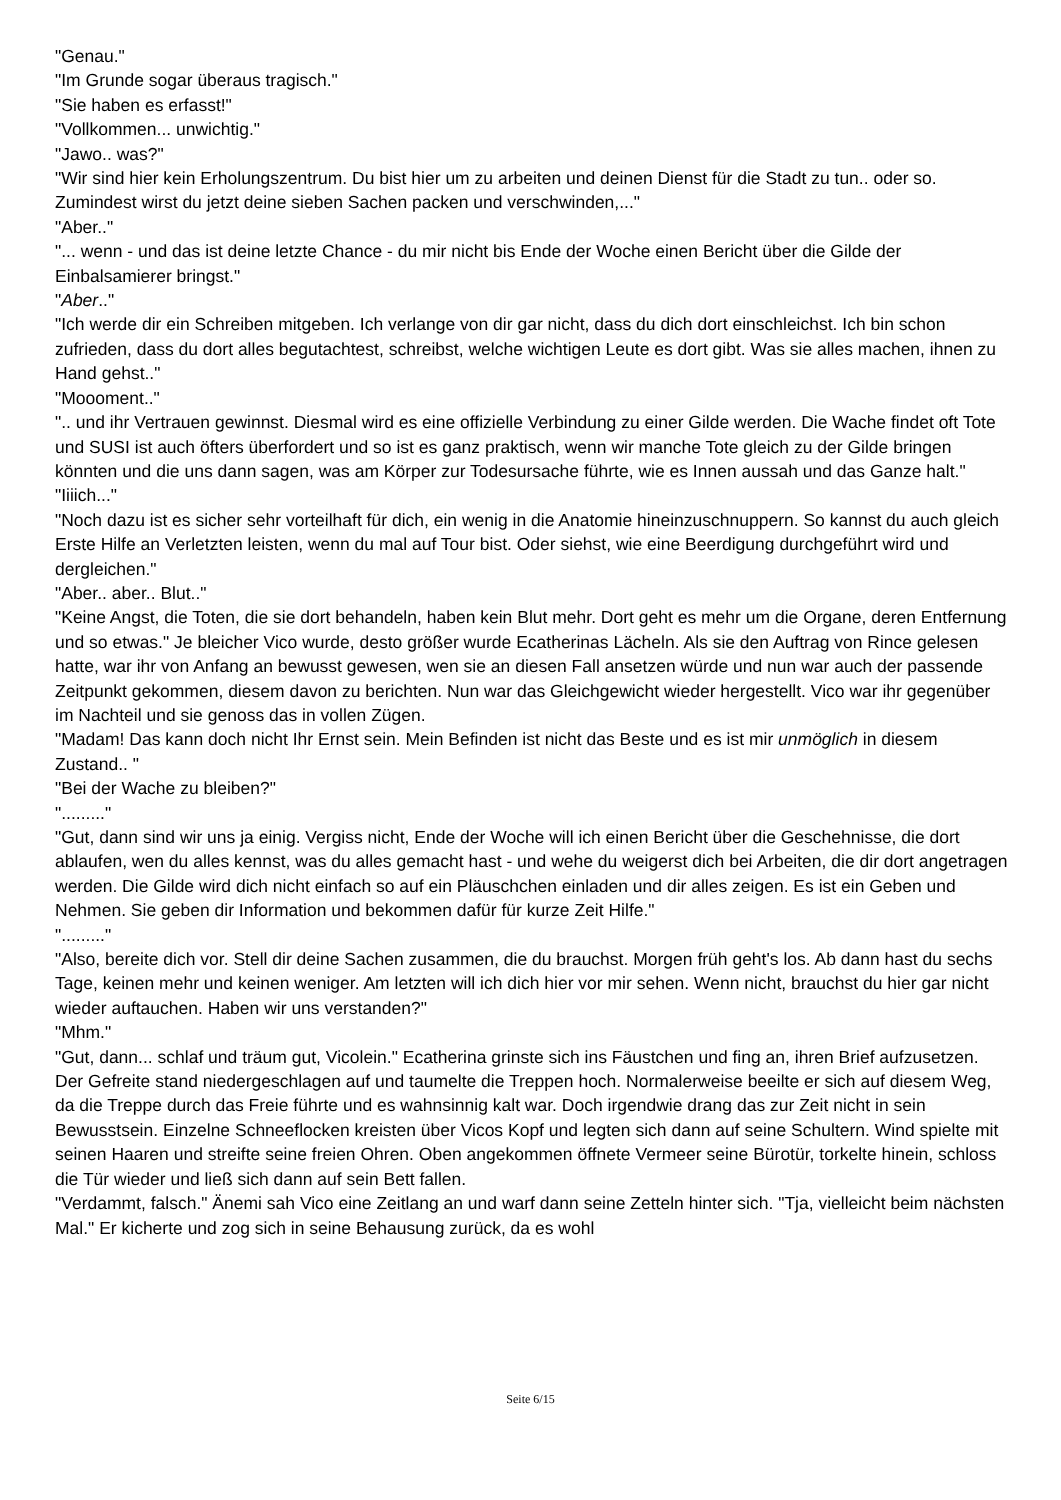"Genau."
"Im Grunde sogar überaus tragisch."
"Sie haben es erfasst!"
"Vollkommen... unwichtig."
"Jawo.. was?"
"Wir sind hier kein Erholungszentrum. Du bist hier um zu arbeiten und deinen Dienst für die Stadt zu tun.. oder so. Zumindest wirst du jetzt deine sieben Sachen packen und verschwinden,..."
"Aber.."
"... wenn - und das ist deine letzte Chance - du mir nicht bis Ende der Woche einen Bericht über die Gilde der Einbalsamierer bringst."
"Aber.."
"Ich werde dir ein Schreiben mitgeben. Ich verlange von dir gar nicht, dass du dich dort einschleichst. Ich bin schon zufrieden, dass du dort alles begutachtest, schreibst, welche wichtigen Leute es dort gibt. Was sie alles machen, ihnen zu Hand gehst.."
"Moooment.."
".. und ihr Vertrauen gewinnst. Diesmal wird es eine offizielle Verbindung zu einer Gilde werden. Die Wache findet oft Tote und SUSI ist auch öfters überfordert und so ist es ganz praktisch, wenn wir manche Tote gleich zu der Gilde bringen könnten und die uns dann sagen, was am Körper zur Todesursache führte, wie es Innen aussah und das Ganze halt."
"Iiiich..."
"Noch dazu ist es sicher sehr vorteilhaft für dich, ein wenig in die Anatomie hineinzuschnuppern. So kannst du auch gleich Erste Hilfe an Verletzten leisten, wenn du mal auf Tour bist. Oder siehst, wie eine Beerdigung durchgeführt wird und dergleichen."
"Aber.. aber.. Blut.."
"Keine Angst, die Toten, die sie dort behandeln, haben kein Blut mehr. Dort geht es mehr um die Organe, deren Entfernung und so etwas." Je bleicher Vico wurde, desto größer wurde Ecatherinas Lächeln. Als sie den Auftrag von Rince gelesen hatte, war ihr von Anfang an bewusst gewesen, wen sie an diesen Fall ansetzen würde und nun war auch der passende Zeitpunkt gekommen, diesem davon zu berichten. Nun war das Gleichgewicht wieder hergestellt. Vico war ihr gegenüber im Nachteil und sie genoss das in vollen Zügen.
"Madam! Das kann doch nicht Ihr Ernst sein. Mein Befinden ist nicht das Beste und es ist mir unmöglich in diesem Zustand.. "
"Bei der Wache zu bleiben?"
"........."
"Gut, dann sind wir uns ja einig. Vergiss nicht, Ende der Woche will ich einen Bericht über die Geschehnisse, die dort ablaufen, wen du alles kennst, was du alles gemacht hast - und wehe du weigerst dich bei Arbeiten, die dir dort angetragen werden. Die Gilde wird dich nicht einfach so auf ein Pläuschchen einladen und dir alles zeigen. Es ist ein Geben und Nehmen. Sie geben dir Information und bekommen dafür für kurze Zeit Hilfe."
"........."
"Also, bereite dich vor. Stell dir deine Sachen zusammen, die du brauchst. Morgen früh geht's los. Ab dann hast du sechs Tage, keinen mehr und keinen weniger. Am letzten will ich dich hier vor mir sehen. Wenn nicht, brauchst du hier gar nicht wieder auftauchen. Haben wir uns verstanden?"
"Mhm."
"Gut, dann... schlaf und träum gut, Vicolein." Ecatherina grinste sich ins Fäustchen und fing an, ihren Brief aufzusetzen. Der Gefreite stand niedergeschlagen auf und taumelte die Treppen hoch. Normalerweise beeilte er sich auf diesem Weg, da die Treppe durch das Freie führte und es wahnsinnig kalt war. Doch irgendwie drang das zur Zeit nicht in sein Bewusstsein. Einzelne Schneeflocken kreisten über Vicos Kopf und legten sich dann auf seine Schultern. Wind spielte mit seinen Haaren und streifte seine freien Ohren. Oben angekommen öffnete Vermeer seine Bürotür, torkelte hinein, schloss die Tür wieder und ließ sich dann auf sein Bett fallen.
"Verdammt, falsch." Änemi sah Vico eine Zeitlang an und warf dann seine Zetteln hinter sich. "Tja, vielleicht beim nächsten Mal." Er kicherte und zog sich in seine Behausung zurück, da es wohl
Seite 6/15